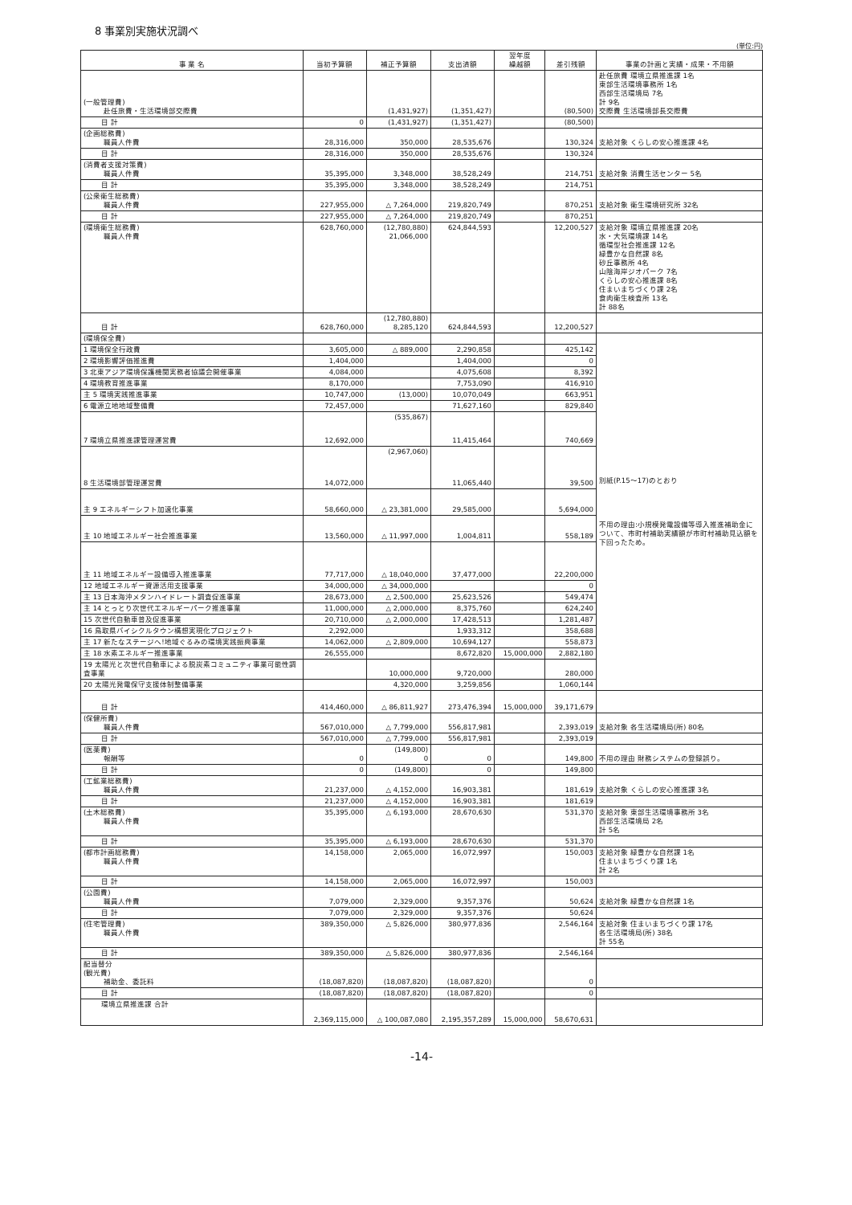8 事業別実施状況調べ
(単位:円)
| 事 業 名 | 当初予算額 | 補正予算額 | 支出済額 | 翌年度 繰越額 | 差引残額 | 事業の計画と実績・成果・不用額 |
| --- | --- | --- | --- | --- | --- | --- |
| (一般管理費) 赴任旅費・生活環境部交際費 | | (1,431,927) | (1,351,427) | | (80,500) | 赴任旅費 環境立県推進課 1名 東部生活環境事務所 1名 西部生活環境局 7名 計 9名 交際費 生活環境部長交際費 |
| 目 計 | 0 | (1,431,927) | (1,351,427) | | (80,500) | |
| (企画総務費) 職員人件費 | 28,316,000 | 350,000 | 28,535,676 | | 130,324 | 支給対象 くらしの安心推進課 4名 |
| 目 計 | 28,316,000 | 350,000 | 28,535,676 | | 130,324 | |
| (消費者支援対策費) 職員人件費 | 35,395,000 | 3,348,000 | 38,528,249 | | 214,751 | 支給対象 消費生活センター 5名 |
| 目 計 | 35,395,000 | 3,348,000 | 38,528,249 | | 214,751 | |
| (公衆衛生総務費) 職員人件費 | 227,955,000 | △ 7,264,000 | 219,820,749 | | 870,251 | 支給対象 衛生環境研究所 32名 |
| 目 計 | 227,955,000 | △ 7,264,000 | 219,820,749 | | 870,251 | |
| (環境衛生総務費) 職員人件費 | 628,760,000 | (12,780,880) 21,066,000 | 624,844,593 | | 12,200,527 | 支給対象 環境立県推進課 20名 水・大気環境課 14名 循環型社会推進課 12名 緑豊かな自然課 8名 砂丘事務所 4名 山陰海岸ジオパーク 7名 くらしの安心推進課 8名 住まいまちづくり課 2名 食肉衛生検査所 13名 計 88名 |
| 目 計 | 628,760,000 | (12,780,880) 8,285,120 | 624,844,593 | | 12,200,527 | |
| (環境保全費) | | | | | | 別紙(P.15〜17)のとおり 不用の理由:小規模発電設備等導入推進補助金について、市町村補助実績額が市町村補助見込額を下回ったため。 |
| 1 環境保全行政費 | 3,605,000 | △ 889,000 | 2,290,858 | | 425,142 | |
| 2 環境影響評価推進費 | 1,404,000 | | 1,404,000 | | 0 | |
| 3 北東アジア環境保護機関実務者協議会開催事業 | 4,084,000 | | 4,075,608 | | 8,392 | |
| 4 環境教育推進事業 | 8,170,000 | | 7,753,090 | | 416,910 | |
| 主 5 環境実践推進事業 | 10,747,000 | (13,000) | 10,070,049 | | 663,951 | |
| 6 電源立地地域整備費 | 72,457,000 | | 71,627,160 | | 829,840 | |
| 7 環境立県推進課管理運営費 | 12,692,000 | (535,867) | 11,415,464 | | 740,669 | |
| 8 生活環境部管理運営費 | 14,072,000 | (2,967,060) | 11,065,440 | | 39,500 | |
| 主 9 エネルギーシフト加速化事業 | 58,660,000 | △ 23,381,000 | 29,585,000 | | 5,694,000 | |
| 主 10 地域エネルギー社会推進事業 | 13,560,000 | △ 11,997,000 | 1,004,811 | | 558,189 | |
| 主 11 地域エネルギー設備導入推進事業 | 77,717,000 | △ 18,040,000 | 37,477,000 | | 22,200,000 | |
| 12 地域エネルギー資源活用支援事業 | 34,000,000 | △ 34,000,000 | | | 0 | |
| 主 13 日本海沖メタンハイドレート調査促進事業 | 28,673,000 | △ 2,500,000 | 25,623,526 | | 549,474 | |
| 主 14 とっとり次世代エネルギーパーク推進事業 | 11,000,000 | △ 2,000,000 | 8,375,760 | | 624,240 | |
| 15 次世代自動車普及促進事業 | 20,710,000 | △ 2,000,000 | 17,428,513 | | 1,281,487 | |
| 16 鳥取県バイシクルタウン構想実現化プロジェクト | 2,292,000 | | 1,933,312 | | 358,688 | |
| 主 17 新たなステージへ!地域ぐるみの環境実践振興事業 | 14,062,000 | △ 2,809,000 | 10,694,127 | | 558,873 | |
| 主 18 水素エネルギー推進事業 | 26,555,000 | | 8,672,820 | 15,000,000 | 2,882,180 | |
| 19 太陽光と次世代自動車による脱炭素コミュニティ事業可能性調査事業 | | 10,000,000 | 9,720,000 | | 280,000 | |
| 20 太陽光発電保守支援体制整備事業 | | 4,320,000 | 3,259,856 | | 1,060,144 | |
| 目 計 | 414,460,000 | △ 86,811,927 | 273,476,394 | 15,000,000 | 39,171,679 | |
| (保健所費) 職員人件費 | 567,010,000 | △ 7,799,000 | 556,817,981 | | 2,393,019 | 支給対象 各生活環境局(所) 80名 |
| 目 計 | 567,010,000 | △ 7,799,000 | 556,817,981 | | 2,393,019 | |
| (医薬費) 報酬等 | 0 | (149,800) 0 | 0 | | 149,800 | 不用の理由 財務システムの登録誤り。 |
| 目 計 | 0 | (149,800) | 0 | | 149,800 | |
| (工鉱業総務費) 職員人件費 | 21,237,000 | △ 4,152,000 | 16,903,381 | | 181,619 | 支給対象 くらしの安心推進課 3名 |
| 目 計 | 21,237,000 | △ 4,152,000 | 16,903,381 | | 181,619 | |
| (土木総務費) 職員人件費 | 35,395,000 | △ 6,193,000 | 28,670,630 | | 531,370 | 支給対象 東部生活環境事務所 3名 西部生活環境局 2名 計 5名 |
| 目 計 | 35,395,000 | △ 6,193,000 | 28,670,630 | | 531,370 | |
| (都市計画総務費) 職員人件費 | 14,158,000 | 2,065,000 | 16,072,997 | | 150,003 | 支給対象 緑豊かな自然課 1名 住まいまちづくり課 1名 計 2名 |
| 目 計 | 14,158,000 | 2,065,000 | 16,072,997 | | 150,003 | |
| (公園費) 職員人件費 | 7,079,000 | 2,329,000 | 9,357,376 | | 50,624 | 支給対象 緑豊かな自然課 1名 |
| 目 計 | 7,079,000 | 2,329,000 | 9,357,376 | | 50,624 | |
| (住宅管理費) 職員人件費 | 389,350,000 | △ 5,826,000 | 380,977,836 | | 2,546,164 | 支給対象 住まいまちづくり課 17名 各生活環境局(所) 38名 計 55名 |
| 目 計 | 389,350,000 | △ 5,826,000 | 380,977,836 | | 2,546,164 | |
| 配当替分 (観光費) 補助金、委託料 | (18,087,820) | (18,087,820) | (18,087,820) | | 0 | |
| 目 計 | (18,087,820) | (18,087,820) | (18,087,820) | | 0 | |
| 環境立県推進課 合計 | 2,369,115,000 | △ 100,087,080 | 2,195,357,289 | 15,000,000 | 58,670,631 | |
-14-